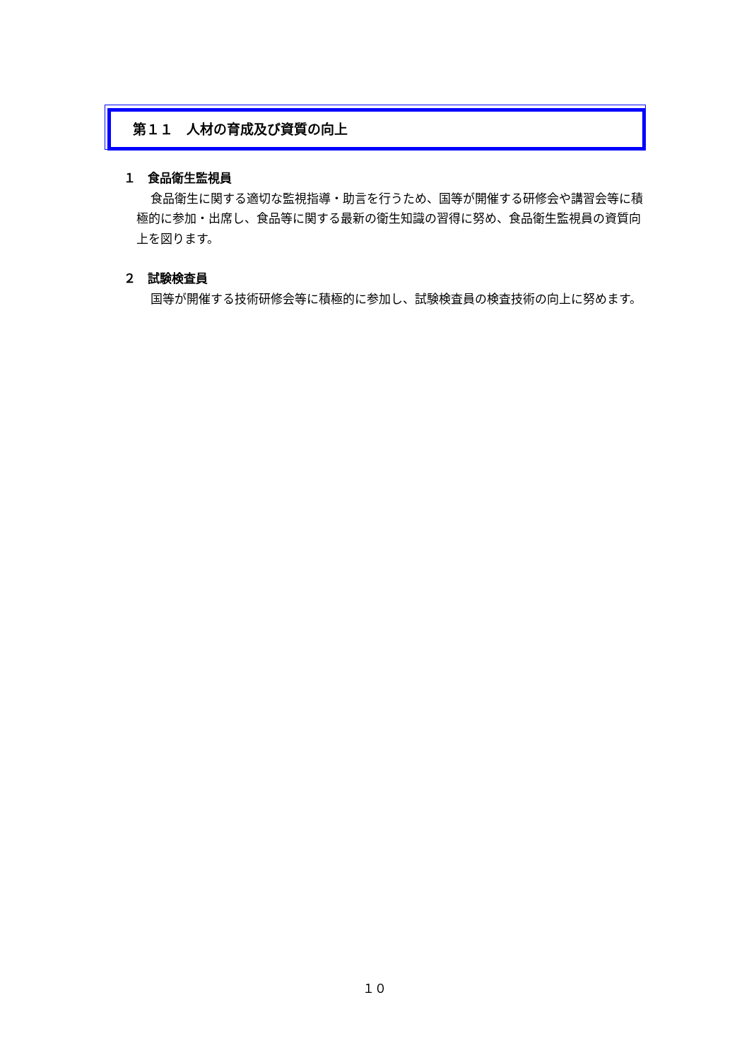第１１　人材の育成及び資質の向上
１　食品衛生監視員
食品衛生に関する適切な監視指導・助言を行うため、国等が開催する研修会や講習会等に積極的に参加・出席し、食品等に関する最新の衛生知識の習得に努め、食品衛生監視員の資質向上を図ります。
２　試験検査員
国等が開催する技術研修会等に積極的に参加し、試験検査員の検査技術の向上に努めます。
１０